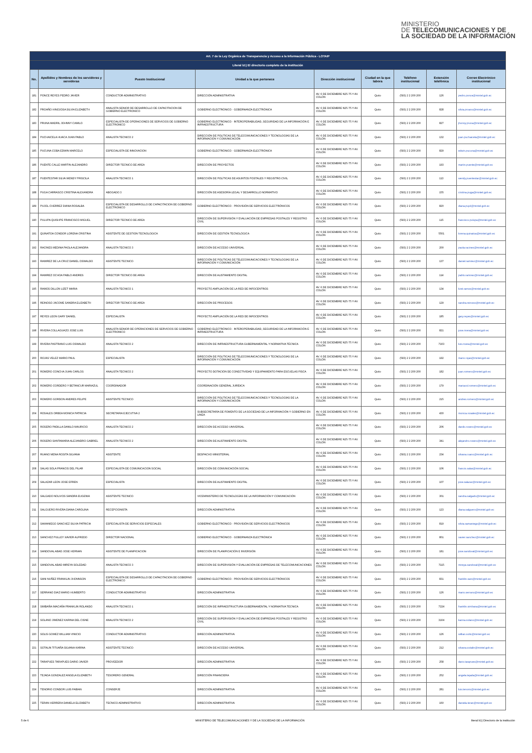MINISTERIO
DE TELECOMUNICACIONES Y DE
LA SOCIEDAD DE LA INFORMACIÓN
| Art. 7 de la Ley Orgánica de Transparencia y Acceso a la Información Pública - LOTAIP | | | | | | | | |
| --- | --- | --- | --- | --- | --- | --- | --- | --- |
| Literal b1) El directorio completo de la institución | | | | | | | | |
| No. | Apellidos y Nombres de los servidores y servidoras | Puesto Institucional | Unidad a la que pertenece | Dirección institucional | Ciudad en la que labora | Teléfono institucional | Extensión telefónica | Correo Electrónico institucional |
| 181 | PONCE REYES PEDRO JAVIER | CONDUCTOR ADMINISTRATIVO | DIRECCIÓN ADMINISTRATIVA | AV. 6 DE DICIEMBRE N25-75 Y AV. COLÓN | Quito | (593) 2 2 200 200 | 126 | pedro.ponce@mintel.gob.ec |
| 182 | PROAÑO HINOJOSA SILVIA ELIZABETH | ANALISTA SENIOR DE DESARROLLO DE CAPACITACION DE GOBIERNO ELECTRONICO | GOBIERNO ELECTRÓNICO - GOBERNANZA ELECTRÓNICA | AV. 6 DE DICIEMBRE N25-75 Y AV. COLÓN | Quito | (593) 2 2 200 200 | 828 | silvia.proano@mintel.gob.ec |
| 183 | PRUNA MADRIL JOHNNY CAMILO | ESPECIALISTA DE OPERACIONES DE SERVICIOS DE GOBIERNO ELECTRONICO | GOBIERNO ELECTRÓNICO - INTEROPERABILIDAD, SEGURIDAD DE LA INFORMACIÓN E INFRAESTRUCTURA | AV. 6 DE DICIEMBRE N25-75 Y AV. COLÓN | Quito | (593) 2 2 200 200 | 827 | jhonny.pruna@mintel.gob.ec |
| 184 | PUCHAICELA HUACA JUAN PABLO | ANALISTA TECNICO 2 | DIRECCIÓN DE POLÍTICAS DE TELECOMUNICACIONES Y TECNOLOGÍAS DE LA INFORMACIÓN Y COMUNICACIÓN | AV. 6 DE DICIEMBRE N25-75 Y AV. COLÓN | Quito | (593) 2 2 200 200 | 132 | juan.puchaicela@mintel.gob.ec |
| 185 | PUCUNA COBA EDWIN MARCELO | ESPECIALISTA DE INNOVACION | GOBIERNO ELECTRÓNICO - GOBERNANZA ELECTRÓNICA | AV. 6 DE DICIEMBRE N25-75 Y AV. COLÓN | Quito | (593) 2 2 200 200 | 829 | edwin.pucuna@mintel.gob.ec |
| 186 | PUENTE CALLE MARTIN ALEJANDRO | DIRECTOR TECNICO DE AREA | DIRECCIÓN DE PROYECTOS | AV. 6 DE DICIEMBRE N25-75 Y AV. COLÓN | Quito | (593) 2 2 200 200 | 193 | martin.puente@mintel.gob.ec |
| 187 | PUENTESTAR SILVA WENDY PRISCILA | ANALISTA TECNICO 1 | DIRECCIÓN DE POLÍTICAS DE ASUNTOS POSTALES Y REGISTRO CIVIL | AV. 6 DE DICIEMBRE N25-75 Y AV. COLÓN | Quito | (593) 2 2 200 200 | 113 | wendy.puentestar@mintel.gob.ec |
| 188 | PUGA CARRASCO CRISTINA ALEXANDRA | ABOGADO 3 | DIRECCIÓN DE ASESORÍA LEGAL Y DESARROLLO NORMATIVO | AV. 6 DE DICIEMBRE N25-75 Y AV. COLÓN | Quito | (593) 2 2 200 200 | 155 | cristina.puga@mintel.gob.ec |
| 189 | PUJOL CHERREZ DIANA ROSALBA | ESPECIALISTA DE DESARROLLO DE CAPACITACION DE GOBIERNO ELECTRONICO | GOBIERNO ELECTRÓNICO - PROVISIÓN DE SERVICIOS ELECTRÓNICOS | AV. 6 DE DICIEMBRE N25-75 Y AV. COLÓN | Quito | (593) 2 2 200 200 | 820 | diana.pujol@mintel.gob.ec |
| 190 | PULUPA QUISHPE FRANCISCO MIGUEL | DIRECTOR TECNICO DE AREA | DIRECCIÓN DE SUPERVISIÓN Y EVALUACIÓN DE EMPRESAS POSTALES Y REGISTRO CIVIL | AV. 6 DE DICIEMBRE N25-75 Y AV. COLÓN | Quito | (593) 2 2 200 200 | 115 | francisco.pulupa@mintel.gob.ec |
| 191 | QUINATOA CONDOR LORENA CRISTINA | ASISTENTE DE GESTION TECNOLOGICA | DIRECCIÓN DE GESTIÓN TECNOLÓGICA | AV. 6 DE DICIEMBRE N25-75 Y AV. COLÓN | Quito | (593) 2 2 200 200 | 5501 | lorena.quinatoa@mintel.gob.ec |
| 192 | RACINES MEDINA PAOLA ALEJANDRA | ANALISTA TECNICO 3 | DIRECCIÓN DE ACCESO UNIVERSAL | AV. 6 DE DICIEMBRE N25-75 Y AV. COLÓN | Quito | (593) 2 2 200 200 | 200 | paola.racines@mintel.gob.ec |
| 193 | RAMIREZ DE LA CRUZ DANIEL OSWALDO | ASISTENTE TECNICO | DIRECCIÓN DE POLÍTICAS DE TELECOMUNICACIONES Y TECNOLOGÍAS DE LA INFORMACIÓN Y COMUNICACIÓN | AV. 6 DE DICIEMBRE N25-75 Y AV. COLÓN | Quito | (593) 2 2 200 200 | 137 | daniel.ramirez@mintel.gob.ec |
| 194 | RAMIREZ OCHOA PABLO ANDRES | DIRECTOR TECNICO DE AREA | DIRECCIÓN DE ALISTAMIENTO DIGITAL | AV. 6 DE DICIEMBRE N25-75 Y AV. COLÓN | Quito | (593) 2 2 200 200 | 114 | pablo.ramirez@mintel.gob.ec |
| 195 | RAMOS DILLON LIZET MARIA | ANALISTA TECNICO 1 | PROYECTO AMPLIACIÓN DE LA RED DE INFOCENTROS | AV. 6 DE DICIEMBRE N25-75 Y AV. COLÓN | Quito | (593) 2 2 200 200 | 134 | lizet.ramos@mintel.gob.ec |
| 196 | REINOSO JACOME SANDRA ELIZABETH | DIRECTOR TECNICO DE AREA | DIRECCIÓN DE PROCESOS | AV. 6 DE DICIEMBRE N25-75 Y AV. COLÓN | Quito | (593) 2 2 200 200 | 129 | sandra.reinoso@mintel.gob.ec |
| 197 | REYES LEON GARY DANIEL | ESPECIALISTA | PROYECTO AMPLIACIÓN DE LA RED DE INFOCENTROS | AV. 6 DE DICIEMBRE N25-75 Y AV. COLÓN | Quito | (593) 2 2 200 200 | 185 | gary.reyes@mintel.gob.ec |
| 198 | RIVERA COLLAGUAZO JOSE LUIS | ANALISTA SENIOR DE OPERACIONES DE SERVICIOS DE GOBIERNO ELECTRONICO | GOBIERNO ELECTRÓNICO - INTEROPERABILIDAD, SEGURIDAD DE LA INFORMACIÓN E INFRAESTRUCTURA | AV. 6 DE DICIEMBRE N25-75 Y AV. COLÓN | Quito | (593) 2 2 200 200 | 821 | jose.rivera@mintel.gob.ec |
| 199 | RIVERA PASTRANO LUIS OSWALDO | ANALISTA TECNICO 2 | DIRECCIÓN DE INFRAESTRUCTURA GUBERNAMENTAL Y NORMATIVA TÉCNICA | AV. 6 DE DICIEMBRE N25-75 Y AV. COLÓN | Quito | (593) 2 2 200 200 | 7103 | luis.rivera@mintel.gob.ec |
| 200 | ROJAS VELEZ MARIO PAUL | ESPECIALISTA | DIRECCIÓN DE POLÍTICAS DE TELECOMUNICACIONES Y TECNOLOGÍAS DE LA INFORMACIÓN Y COMUNICACIÓN | AV. 6 DE DICIEMBRE N25-75 Y AV. COLÓN | Quito | (593) 2 2 200 200 | 192 | mario.rojas@mintel.gob.ec |
| 201 | ROMERO CONCHA JUAN CARLOS | ANALISTA TECNICO 2 | PROYECTO DOTACIÓN DE CONECTIVIDAD Y EQUIPAMIENTO PARA ESCUELAS FISCA | AV. 6 DE DICIEMBRE N25-75 Y AV. COLÓN | Quito | (593) 2 2 200 200 | 182 | juan.romero@mintel.gob.ec |
| 202 | ROMERO CORDERO Y BETANCUR MARIAZUL | COORDINADOR | COORDINACIÓN GENERAL JURÍDICA | AV. 6 DE DICIEMBRE N25-75 Y AV. COLÓN | Quito | (593) 2 2 200 200 | 179 | mariazul.romero@mintel.gob.ec |
| 203 | ROMERO GORDON ANDRES FELIPE | ASISTENTE TECNICO | DIRECCIÓN DE POLÍTICAS DE TELECOMUNICACIONES Y TECNOLOGÍAS DE LA INFORMACIÓN Y COMUNICACIÓN | AV. 6 DE DICIEMBRE N25-75 Y AV. COLÓN | Quito | (593) 2 2 200 200 | 215 | andres.romero@mintel.gob.ec |
| 204 | ROSALES ORBEA MONICA PATRICIA | SECRETARIA EJECUTIVA 2 | SUBSECRETARÍA DE FOMENTO DE LA SOCIEDAD DE LA INFORMACIÓN Y GOBIERNO EN LINEA | AV. 6 DE DICIEMBRE N25-75 Y AV. COLÓN | Quito | (593) 2 2 200 200 | 430 | monica.rosales@mintel.gob.ec |
| 205 | ROSERO PADILLA DANILO MAURICIO | ANALISTA TECNICO 2 | DIRECCIÓN DE ACCESO UNIVERSAL | AV. 6 DE DICIEMBRE N25-75 Y AV. COLÓN | Quito | (593) 2 2 200 200 | 206 | danilo.rosero@mintel.gob.ec |
| 206 | ROSERO SANTAMARIA ALEJANDRO GABRIEL | ANALISTA TECNICO 2 | DIRECCIÓN DE ALISTAMIENTO DIGITAL | AV. 6 DE DICIEMBRE N25-75 Y AV. COLÓN | Quito | (593) 2 2 200 200 | 341 | alejandro.rosero@mintel.gob.ec |
| 207 | RUANO MENA ROSITA SILVANA | ASISTENTE | DESPACHO MINISTERIAL | AV. 6 DE DICIEMBRE N25-75 Y AV. COLÓN | Quito | (593) 2 2 200 200 | 234 | silvana.ruano@mintel.gob.ec |
| 208 | SALAS SOLA FRANCIS DEL PILAR | ESPECIALISTA DE COMUNICACION SOCIAL | DIRECCIÓN DE COMUNICACIÓN SOCIAL | AV. 6 DE DICIEMBRE N25-75 Y AV. COLÓN | Quito | (593) 2 2 200 200 | 106 | francis.salas@mintel.gob.ec |
| 209 | SALAZAR LEON JOSE EFREN | ESPECIALISTA | DIRECCIÓN DE ALISTAMIENTO DIGITAL | AV. 6 DE DICIEMBRE N25-75 Y AV. COLÓN | Quito | (593) 2 2 200 200 | 107 | jose.salazar@mintel.gob.ec |
| 210 | SALGADO NOLIVOS SANDRA EUGENIA | ASISTENTE TECNICO | VICEMINISTERIO DE TECNOLOGÍAS DE LA INFORMACIÓN Y COMUNICACIÓN | AV. 6 DE DICIEMBRE N25-75 Y AV. COLÓN | Quito | (593) 2 2 200 200 | 301 | sandra.salgado@mintel.gob.ec |
| 211 | SALGUERO RIVERA DIANA CAROLINA | RECEPCIONISTA | DIRECCIÓN ADMINISTRATIVA | AV. 6 DE DICIEMBRE N25-75 Y AV. COLÓN | Quito | (593) 2 2 200 200 | 123 | diana.salguero@mintel.gob.ec |
| 212 | SAMANIEGO SANCHEZ SILVIA PATRICIA | ESPECIALISTA DE SERVICIOS ESPECIALES | GOBIERNO ELECTRÓNICO - PROVISIÓN DE SERVICIOS ELECTRÓNICOS | AV. 6 DE DICIEMBRE N25-75 Y AV. COLÓN | Quito | (593) 2 2 200 200 | 819 | silvia.samaniego@mintel.gob.ec |
| 213 | SANCHEZ PULLEY XAVIER ALFREDO | DIRECTOR NACIONAL | GOBIERNO ELECTRÓNICO - GOBERNANZA ELECTRÓNICA | AV. 6 DE DICIEMBRE N25-75 Y AV. COLÓN | Quito | (593) 2 2 200 200 | 801 | xavier.sanchez@mintel.gob.ec |
| 214 | SANDOVAL ABAD JOSE HERNAN | ASISTENTE DE PLANIFICACION | DIRECCIÓN DE PLANIFICACIÓN E INVERSIÓN | AV. 6 DE DICIEMBRE N25-75 Y AV. COLÓN | Quito | (593) 2 2 200 200 | 181 | jose.sandoval@mintel.gob.ec |
| 215 | SANDOVAL ABAD MIREYA SOLEDAD | ANALISTA TECNICO 3 | DIRECCIÓN DE SUPERVISIÓN Y EVALUACIÓN DE EMPRESAS DE TELECOMUNICACIONES | AV. 6 DE DICIEMBRE N25-75 Y AV. COLÓN | Quito | (593) 2 2 200 200 | 7115 | mireya.sandoval@mintel.gob.ec |
| 216 | SANI NUÑEZ FRANKLIN JHONNSON | ESPECIALISTA DE DESARROLLO DE CAPACITACION DE GOBIERNO ELECTRONICO | GOBIERNO ELECTRÓNICO - PROVISIÓN DE SERVICIOS ELECTRÓNICOS | AV. 6 DE DICIEMBRE N25-75 Y AV. COLÓN | Quito | (593) 2 2 200 200 | 831 | franklin.sani@mintel.gob.ec |
| 217 | SERRANO DIAZ MARIO HUMBERTO | CONDUCTOR ADMINISTRATIVO | DIRECCIÓN ADMINISTRATIVA | AV. 6 DE DICIEMBRE N25-75 Y AV. COLÓN | Quito | (593) 2 2 200 200 | 126 | mario.serrano@mintel.gob.ec |
| 218 | SIMBAÑA IMACAÑA FRANKLIN ROLANDO | ANALISTA TECNICO 1 | DIRECCIÓN DE INFRAESTRUCTURA GUBERNAMENTAL Y NORMATIVA TÉCNICA | AV. 6 DE DICIEMBRE N25-75 Y AV. COLÓN | Quito | (593) 2 2 200 200 | 7224 | franklin.simbana@mintel.gob.ec |
| 219 | SOLANO JIMENEZ KARINA DEL CISNE | ANALISTA TECNICO 2 | DIRECCIÓN DE SUPERVISIÓN Y EVALUACIÓN DE EMPRESAS POSTALES Y REGISTRO CIVIL | AV. 6 DE DICIEMBRE N25-75 Y AV. COLÓN | Quito | (593) 2 2 200 200 | 3104 | karina.solano@mintel.gob.ec |
| 220 | SOLIS GOMEZ WILLIAM VINICIO | CONDUCTOR ADMINISTRATIVO | DIRECCIÓN ADMINISTRATIVA | AV. 6 DE DICIEMBRE N25-75 Y AV. COLÓN | Quito | (593) 2 2 200 200 | 126 | willian.solis@mintel.gob.ec |
| 221 | SOTALIN TITUAÑA SILVANA KARINA | ASISTENTE TECNICO | DIRECCIÓN DE ACCESO UNIVERSAL | AV. 6 DE DICIEMBRE N25-75 Y AV. COLÓN | Quito | (593) 2 2 200 200 | 212 | silvana.sotalin@mintel.gob.ec |
| 222 | TARAPUES TARAPUES DARIO JAVIER | PROVEEDOR | DIRECCIÓN ADMINISTRATIVA | AV. 6 DE DICIEMBRE N25-75 Y AV. COLÓN | Quito | (593) 2 2 200 200 | 258 | dario.tarapues@mintel.gob.ec |
| 223 | TEJADA GONZALEZ ANGELA ELIZABETH | TESORERO GENERAL | DIRECCIÓN FINANCIERA | AV. 6 DE DICIEMBRE N25-75 Y AV. COLÓN | Quito | (593) 2 2 200 200 | 252 | angela.tejada@mintel.gob.ec |
| 224 | TENORIO CONDOR LUIS FABIAN | CONSERJE | DIRECCIÓN ADMINISTRATIVA | AV. 6 DE DICIEMBRE N25-75 Y AV. COLÓN | Quito | (593) 2 2 200 200 | 281 | luis.tenorio@mintel.gob.ec |
| 225 | TERAN HERRERA DANIELA ELIZABETH | TECNICO ADMINISTRATIVO | DIRECCIÓN ADMINISTRATIVA | AV. 6 DE DICIEMBRE N25-75 Y AV. COLÓN | Quito | (593) 2 2 200 200 | 160 | daniela.teran@mintel.gob.ec |
5 de 6 MINISTERIO DE TELECOMUNICACIONES Y DE LA SOCIEDAD DE LA INFORMACIÓN literal b1) Directorio de la institución